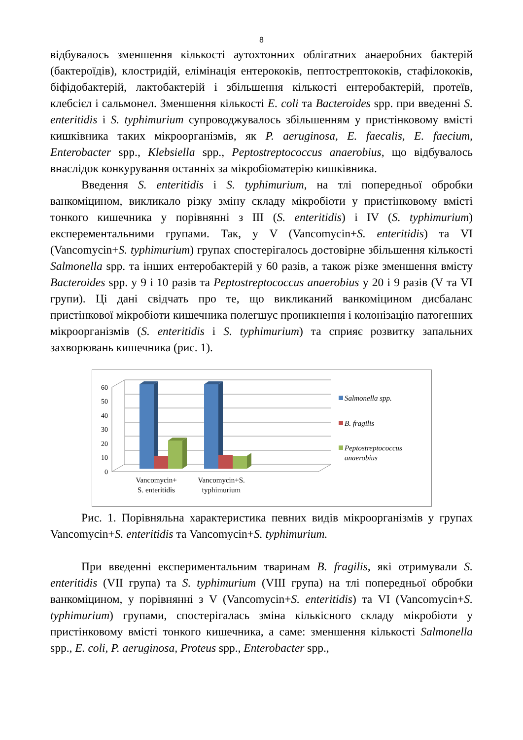8
відбувалось зменшення кількості аутохтонних облігатних анаеробних бактерій (бактероїдів), клостридій, елімінація ентерококів, пептострептококів, стафілококів, біфідобактерій, лактобактерій і збільшення кількості ентеробактерій, протеїв, клебсієл і сальмонел. Зменшення кількості E. coli та Bacteroides spp. при введенні S. enteritidis і S. typhimurium супроводжувалось збільшенням у пристінковому вмісті кишківника таких мікроорганізмів, як P. aeruginosa, E. faecalis, E. faecium, Enterobacter spp., Klebsiella spp., Peptostreptococcus anaerobius, що відбувалось внаслідок конкурування останніх за мікробіоматерію кишківника.
Введення S. enteritidis і S. typhimurium, на тлі попередньої обробки ванкоміцином, викликало різку зміну складу мікробіоти у пристінковому вмісті тонкого кишечника у порівнянні з III (S. enteritidis) і IV (S. typhimurium) експерементальними групами. Так, у V (Vancomycin+S. enteritidis) та VI (Vancomycin+S. typhimurium) групах спостерігалось достовірне збільшення кількості Salmonella spp. та інших ентеробактерій у 60 разів, а також різке зменшення вмісту Bacteroides spp. у 9 і 10 разів та Peptostreptococcus anaerobius у 20 і 9 разів (V та VI групи). Ці дані свідчать про те, що викликаний ванкоміцином дисбаланс пристінкової мікробіоти кишечника полегшує проникнення і колонізацію патогенних мікроорганізмів (S. enteritidis і S. typhimurium) та сприяє розвитку запальних захворювань кишечника (рис. 1).
60
50
40
30
20
10
0
Vancomycin+
S. enteritidis
Vancomycin+S.
typhimurium
Salmonella spp.
B. fragilis
Peptostreptococcus
anaerobius
Рис. 1. Порівняльна характеристика певних видів мікроорганізмів у групах Vancomycin+S. enteritidis та Vancomycin+S. typhimurium.
При введенні експериментальним тваринам B. fragilis, які отримували S. enteritidis (VII група) та S. typhimurium (VIII група) на тлі попередньої обробки ванкоміцином, у порівнянні з V (Vancomycin+S. enteritidis) та VI (Vancomycin+S. typhimurium) групами, спостерігалась зміна кількісного складу мікробіоти у пристінковому вмісті тонкого кишечника, а саме: зменшення кількості Salmonella spp., E. coli, P. aeruginosa, Proteus spp., Enterobacter spp.,